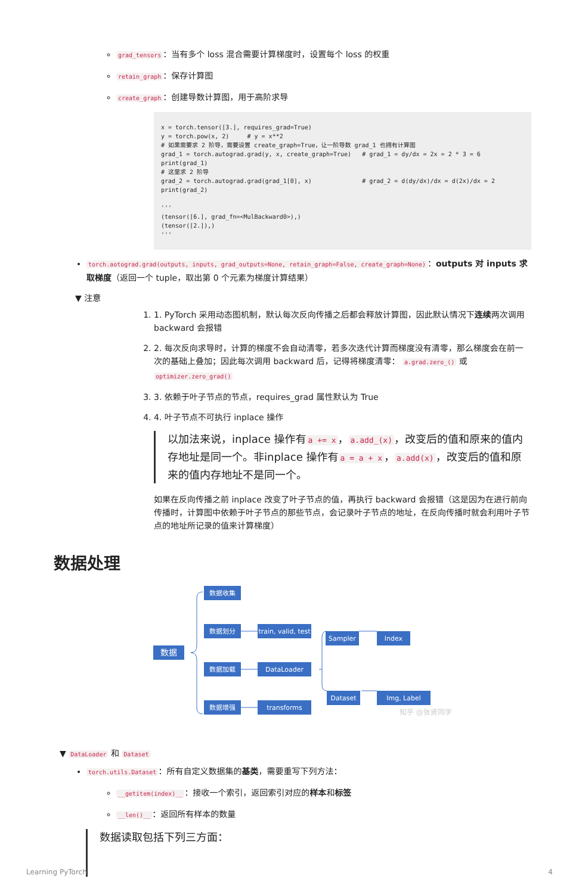grad_tensors ：当有多个 loss 混合需要计算梯度时，设置每个 loss 的权重
retain_graph ：保存计算图
create_graph ：创建导数计算图，用于高阶求导
x = torch.tensor([3.], requires_grad=True)
y = torch.pow(x, 2)     # y = x**2
# 如果需要求 2 阶导，需要设置 create_graph=True，让一阶导数 grad_1 也拥有计算图
grad_1 = torch.autograd.grad(y, x, create_graph=True)   # grad_1 = dy/dx = 2x = 2 * 3 = 6
print(grad_1)
# 这里求 2 阶导
grad_2 = torch.autograd.grad(grad_1[0], x)              # grad_2 = d(dy/dx)/dx = d(2x)/dx = 2
print(grad_2)

'''
(tensor([6.], grad_fn=<MulBackward0>),)
(tensor([2.]),)
'''
torch.aotograd.grad(outputs, inputs, grad_outputs=None, retain_graph=False, create_graph=None) ：outputs 对 inputs 求取梯度（返回一个 tuple，取出第 0 个元素为梯度计算结果）
▼ 注意
1. 1. PyTorch 采用动态图机制，默认每次反向传播之后都会释放计算图，因此默认情况下连续两次调用 backward 会报错
2. 2. 每次反向求导时，计算的梯度不会自动清零，若多次迭代计算而梯度没有清零，那么梯度会在前一次的基础上叠加；因此每次调用 backward 后，记得将梯度清零： a.grad.zero_() 或 optimizer.zero_grad()
3. 3. 依赖于叶子节点的节点，requires_grad 属性默认为 True
4. 4. 叶子节点不可执行 inplace 操作
以加法来说，inplace 操作有 a += x ， a.add_(x) ，改变后的值和原来的值内存地址是同一个。非inplace 操作有 a = a + x ， a.add(x) ，改变后的值和原来的值内存地址不是同一个。
如果在反向传播之前 inplace 改变了叶子节点的值，再执行 backward 会报错（这是因为在进行前向传播时，计算图中依赖于叶子节点的那些节点，会记录叶子节点的地址，在反向传播时就会利用叶子节点的地址所记录的值来计算梯度）
数据处理
数据
数据收集
数据划分
数据加载
数据增强
train, valid, test
DataLoader
transforms
Sampler
Index
Dataset
Img, Label
知乎 @张贤同学
▼ DataLoader 和 Dataset
torch.utils.Dataset ：所有自定义数据集的基类，需要重写下列方法：
__getitem(index)__ ：接收一个索引，返回索引对应的样本和标签
__len()__ ：返回所有样本的数量
数据读取包括下列三方面：
Learning PyTorch 4